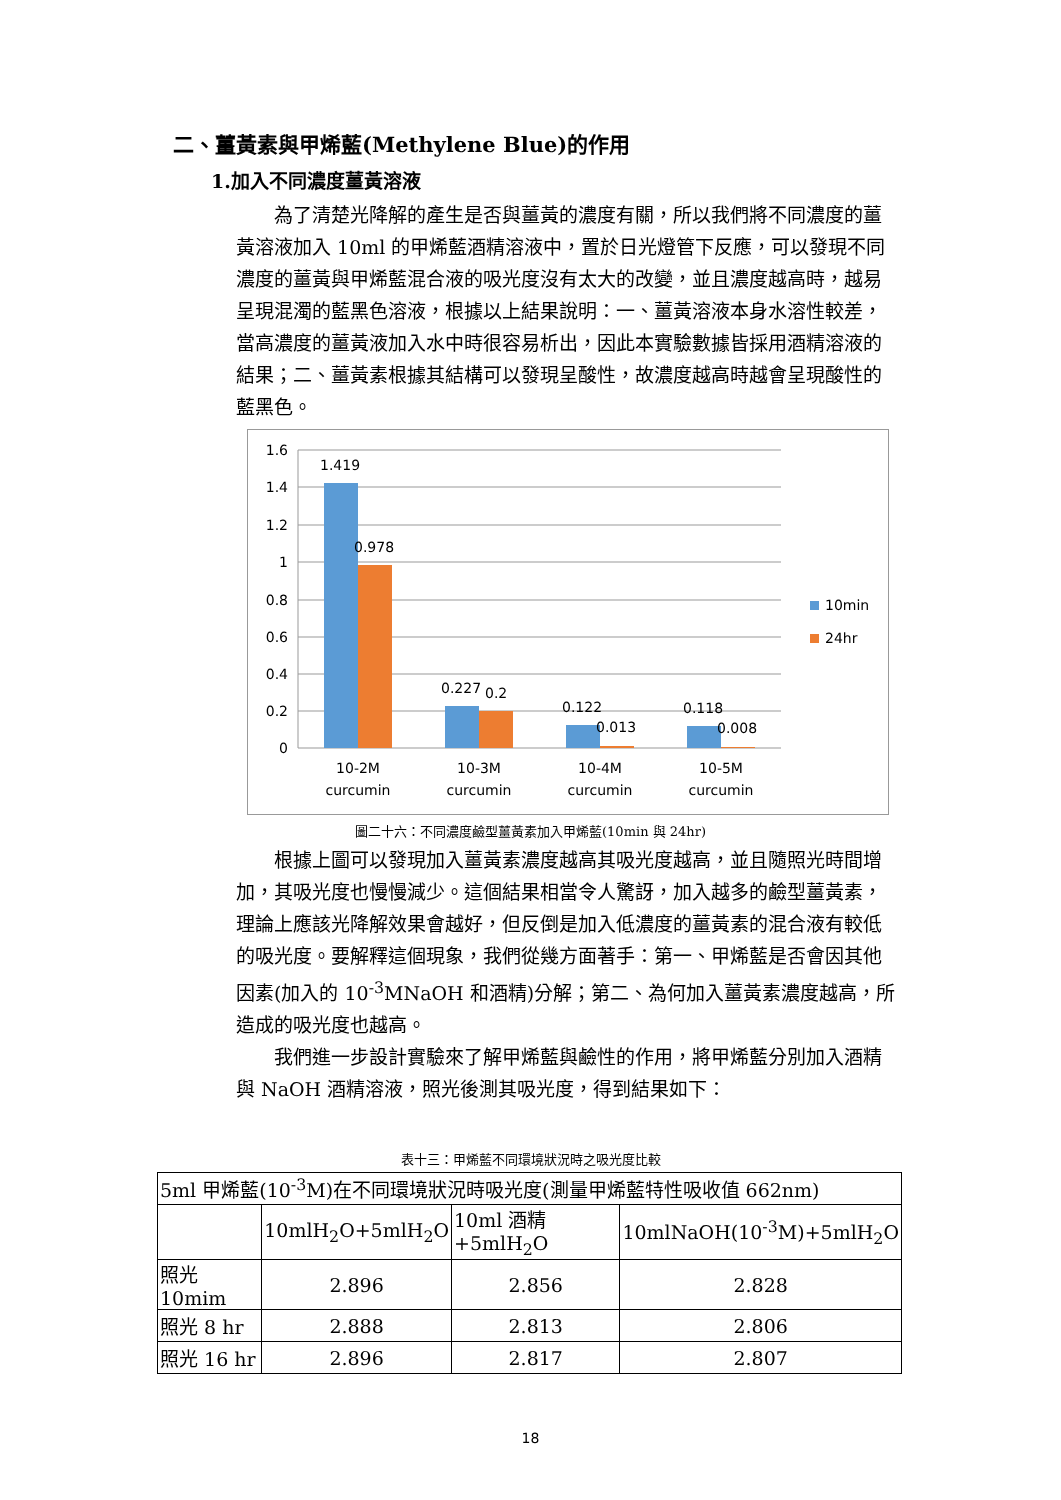二、薑黃素與甲烯藍(Methylene Blue)的作用
1.加入不同濃度薑黃溶液
為了清楚光降解的產生是否與薑黃的濃度有關，所以我們將不同濃度的薑黃溶液加入 10ml 的甲烯藍酒精溶液中，置於日光燈管下反應，可以發現不同濃度的薑黃與甲烯藍混合液的吸光度沒有太大的改變，並且濃度越高時，越易呈現混濁的藍黑色溶液，根據以上結果說明：一、薑黃溶液本身水溶性較差，當高濃度的薑黃液加入水中時很容易析出，因此本實驗數據皆採用酒精溶液的結果；二、薑黃素根據其結構可以發現呈酸性，故濃度越高時越會呈現酸性的藍黑色。
1.6
1.4
1.2
1
0.8
0.6
0.4
0.2
0
1.419
0.978
0.227
0.2
0.122
0.013
0.118
0.008
10-2M
curcumin
10-3M
curcumin
10-4M
curcumin
10-5M
curcumin
10min
24hr
圖二十六：不同濃度鹼型薑黃素加入甲烯藍(10min 與 24hr)
根據上圖可以發現加入薑黃素濃度越高其吸光度越高，並且隨照光時間增加，其吸光度也慢慢減少。這個結果相當令人驚訝，加入越多的鹼型薑黃素，理論上應該光降解效果會越好，但反倒是加入低濃度的薑黃素的混合液有較低的吸光度。要解釋這個現象，我們從幾方面著手：第一、甲烯藍是否會因其他因素(加入的 10<sup>-3</sup>MNaOH 和酒精)分解；第二、為何加入薑黃素濃度越高，所造成的吸光度也越高。
我們進一步設計實驗來了解甲烯藍與鹼性的作用，將甲烯藍分別加入酒精與 NaOH 酒精溶液，照光後測其吸光度，得到結果如下：
表十三：甲烯藍不同環境狀況時之吸光度比較
| 5ml 甲烯藍(10<sup>-3</sup>M)在不同環境狀況時吸光度(測量甲烯藍特性吸收值 662nm) | | | |
| --- | --- | --- | --- |
| | 10mlH<sub>2</sub>O+5mlH<sub>2</sub>O | 10ml 酒精+5mlH<sub>2</sub>O | 10mlNaOH(10<sup>-3</sup>M)+5mlH<sub>2</sub>O |
| 照光 10mim | 2.896 | 2.856 | 2.828 |
| 照光 8 hr | 2.888 | 2.813 | 2.806 |
| 照光 16 hr | 2.896 | 2.817 | 2.807 |
18